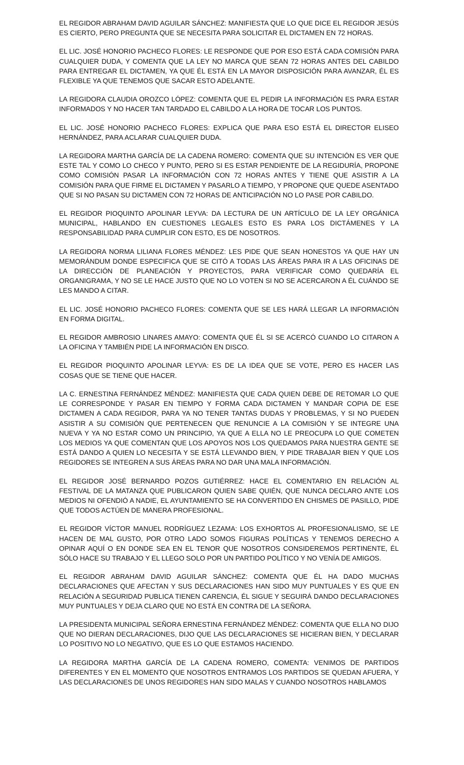EL REGIDOR ABRAHAM DAVID AGUILAR SÁNCHEZ: MANIFIESTA QUE LO QUE DICE EL REGIDOR JESÚS ES CIERTO, PERO PREGUNTA QUE SE NECESITA PARA SOLICITAR EL DICTAMEN EN 72 HORAS.
EL LIC. JOSÉ HONORIO PACHECO FLORES: LE RESPONDE QUE POR ESO ESTÁ CADA COMISIÓN PARA CUALQUIER DUDA, Y COMENTA QUE LA LEY NO MARCA QUE SEAN 72 HORAS ANTES DEL CABILDO PARA ENTREGAR EL DICTAMEN, YA QUE ÉL ESTÁ EN LA MAYOR DISPOSICIÓN PARA AVANZAR, ÉL ES FLEXIBLE YA QUE TENEMOS QUE SACAR ESTO ADELANTE.
LA REGIDORA CLAUDIA OROZCO LÓPEZ: COMENTA QUE EL PEDIR LA INFORMACIÓN ES PARA ESTAR INFORMADOS Y NO HACER TAN TARDADO EL CABILDO A LA HORA DE TOCAR LOS PUNTOS.
EL LIC. JOSÉ HONORIO PACHECO FLORES: EXPLICA QUE PARA ESO ESTÁ EL DIRECTOR ELISEO HERNÁNDEZ, PARA ACLARAR CUALQUIER DUDA.
LA REGIDORA MARTHA GARCÍA DE LA CADENA ROMERO: COMENTA QUE SU INTENCIÓN ES VER QUE ESTE TAL Y COMO LO CHECO Y PUNTO, PERO SI ES ESTAR PENDIENTE DE LA REGIDURÍA, PROPONE COMO COMISIÓN PASAR LA INFORMACIÓN CON 72 HORAS ANTES Y TIENE QUE ASISTIR A LA COMISIÓN PARA QUE FIRME EL DICTAMEN Y PASARLO A TIEMPO, Y PROPONE QUE QUEDE ASENTADO QUE SI NO PASAN SU DICTAMEN CON 72 HORAS DE ANTICIPACIÓN NO LO PASE POR CABILDO.
EL REGIDOR PIOQUINTO APOLINAR LEYVA: DA LECTURA DE UN ARTÍCULO DE LA LEY ORGÁNICA MUNICIPAL, HABLANDO EN CUESTIONES LEGALES ESTO ES PARA LOS DICTÁMENES Y LA RESPONSABILIDAD PARA CUMPLIR CON ESTO, ES DE NOSOTROS.
LA REGIDORA NORMA LILIANA FLORES MÉNDEZ: LES PIDE QUE SEAN HONESTOS YA QUE HAY UN MEMORÁNDUM DONDE ESPECIFICA QUE SE CITÓ A TODAS LAS ÁREAS PARA IR A LAS OFICINAS DE LA DIRECCIÓN DE PLANEACIÓN Y PROYECTOS, PARA VERIFICAR COMO QUEDARÍA EL ORGANIGRAMA, Y NO SE LE HACE JUSTO QUE NO LO VOTEN SI NO SE ACERCARON A ÉL CUÁNDO SE LES MANDO A CITAR.
EL LIC. JOSÉ HONORIO PACHECO FLORES: COMENTA QUE SE LES HARÁ LLEGAR LA INFORMACIÓN EN FORMA DIGITAL.
EL REGIDOR AMBROSIO LINARES AMAYO: COMENTA QUE ÉL SI SE ACERCÓ CUANDO LO CITARON A LA OFICINA Y TAMBIÉN PIDE LA INFORMACIÓN EN DISCO.
EL REGIDOR PIOQUINTO APOLINAR LEYVA: ES DE LA IDEA QUE SE VOTE, PERO ES HACER LAS COSAS QUE SE TIENE QUE HACER.
LA C. ERNESTINA FERNÁNDEZ MÉNDEZ: MANIFIESTA QUE CADA QUIEN DEBE DE RETOMAR LO QUE LE CORRESPONDE Y PASAR EN TIEMPO Y FORMA CADA DICTAMEN Y MANDAR COPIA DE ESE DICTAMEN A CADA REGIDOR, PARA YA NO TENER TANTAS DUDAS Y PROBLEMAS, Y SI NO PUEDEN ASISTIR A SU COMISIÓN QUE PERTENECEN QUE RENUNCIE A LA COMISIÓN Y SE INTEGRE UNA NUEVA Y YA NO ESTAR COMO UN PRINCIPIO, YA QUE A ELLA NO LE PREOCUPA LO QUE COMETEN LOS MEDIOS YA QUE COMENTAN QUE LOS APOYOS NOS LOS QUEDAMOS PARA NUESTRA GENTE SE ESTÁ DANDO A QUIEN LO NECESITA Y SE ESTÁ LLEVANDO BIEN, Y PIDE TRABAJAR BIEN Y QUE LOS REGIDORES SE INTEGREN A SUS ÁREAS PARA NO DAR UNA MALA INFORMACIÓN.
EL REGIDOR JOSÉ BERNARDO POZOS GUTIÉRREZ: HACE EL COMENTARIO EN RELACIÓN AL FESTIVAL DE LA MATANZA QUE PUBLICARON QUIEN SABE QUIÉN, QUE NUNCA DECLARO ANTE LOS MEDIOS NI OFENDIÓ A NADIE, EL AYUNTAMIENTO SE HA CONVERTIDO EN CHISMES DE PASILLO, PIDE QUE TODOS ACTÚEN DE MANERA PROFESIONAL.
EL REGIDOR VÍCTOR MANUEL RODRÍGUEZ LEZAMA: LOS EXHORTOS AL PROFESIONALISMO, SE LE HACEN DE MAL GUSTO, POR OTRO LADO SOMOS FIGURAS POLÍTICAS Y TENEMOS DERECHO A OPINAR AQUÍ O EN DONDE SEA EN EL TENOR QUE NOSOTROS CONSIDEREMOS PERTINENTE, ÉL SÓLO HACE SU TRABAJO Y EL LLEGO SOLO POR UN PARTIDO POLÍTICO Y NO VENÍA DE AMIGOS.
EL REGIDOR ABRAHAM DAVID AGUILAR SÁNCHEZ: COMENTA QUE ÉL HA DADO MUCHAS DECLARACIONES QUE AFECTAN Y SUS DECLARACIONES HAN SIDO MUY PUNTUALES Y ES QUE EN RELACIÓN A SEGURIDAD PUBLICA TIENEN CARENCIA, ÉL SIGUE Y SEGUIRÁ DANDO DECLARACIONES MUY PUNTUALES Y DEJA CLARO QUE NO ESTÁ EN CONTRA DE LA SEÑORA.
LA PRESIDENTA MUNICIPAL SEÑORA ERNESTINA FERNÁNDEZ MÉNDEZ: COMENTA QUE ELLA NO DIJO QUE NO DIERAN DECLARACIONES, DIJO QUE LAS DECLARACIONES SE HICIERAN BIEN, Y DECLARAR LO POSITIVO NO LO NEGATIVO, QUE ES LO QUE ESTAMOS HACIENDO.
LA REGIDORA MARTHA GARCÍA DE LA CADENA ROMERO, COMENTA: VENIMOS DE PARTIDOS DIFERENTES Y EN EL MOMENTO QUE NOSOTROS ENTRAMOS LOS PARTIDOS SE QUEDAN AFUERA, Y LAS DECLARACIONES DE UNOS REGIDORES HAN SIDO MALAS Y CUANDO NOSOTROS HABLAMOS